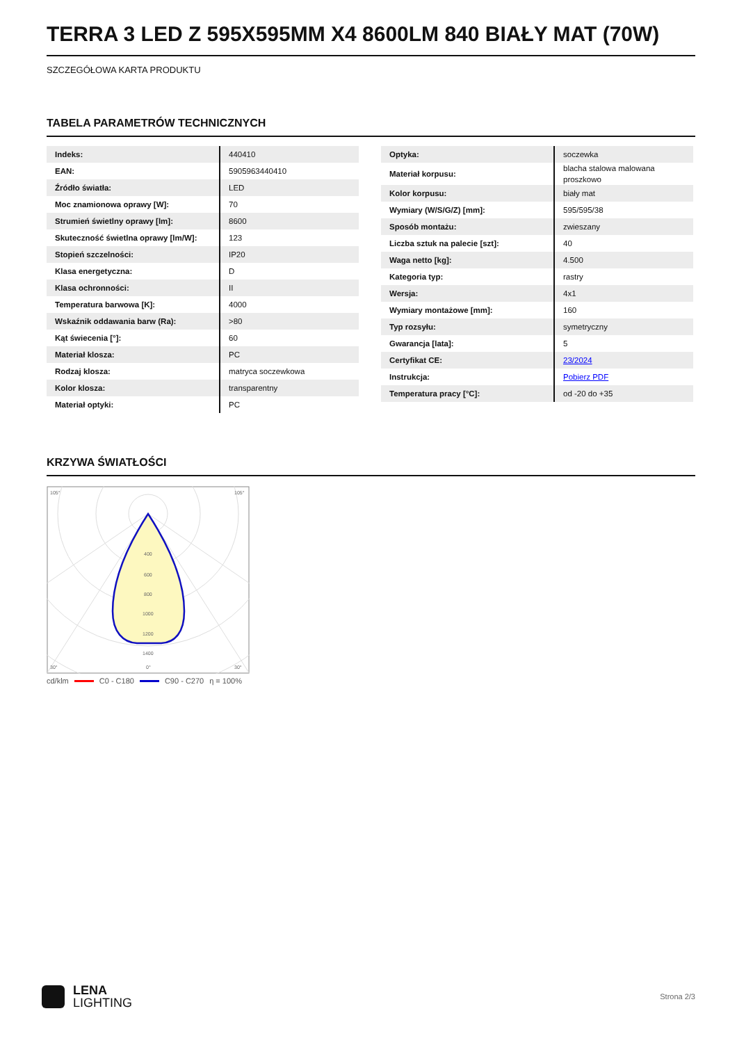TERRA 3 LED Z 595X595MM X4 8600LM 840 BIAŁY MAT (70W)
SZCZEGÓŁOWA KARTA PRODUKTU
TABELA PARAMETRÓW TECHNICZNYCH
| Indeks: | 440410 |
| EAN: | 5905963440410 |
| Źródło światła: | LED |
| Moc znamionowa oprawy [W]: | 70 |
| Strumień świetlny oprawy [lm]: | 8600 |
| Skuteczność świetlna oprawy [lm/W]: | 123 |
| Stopień szczelności: | IP20 |
| Klasa energetyczna: | D |
| Klasa ochronności: | II |
| Temperatura barwowa [K]: | 4000 |
| Wskaźnik oddawania barw (Ra): | >80 |
| Kąt świecenia [°]: | 60 |
| Materiał klosza: | PC |
| Rodzaj klosza: | matryca soczewkowa |
| Kolor klosza: | transparentny |
| Materiał optyki: | PC |
| Optyka: | soczewka |
| Materiał korpusu: | blacha stalowa malowana proszkowo |
| Kolor korpusu: | biały mat |
| Wymiary (W/S/G/Z) [mm]: | 595/595/38 |
| Sposób montażu: | zwieszany |
| Liczba sztuk na palecie [szt]: | 40 |
| Waga netto [kg]: | 4.500 |
| Kategoria typ: | rastry |
| Wersja: | 4x1 |
| Wymiary montażowe [mm]: | 160 |
| Typ rozsyłu: | symetryczny |
| Gwarancja [lata]: | 5 |
| Certyfikat CE: | 23/2024 |
| Instrukcja: | Pobierz PDF |
| Temperatura pracy [°C]: | od -20 do +35 |
KRZYWA ŚWIATŁOŚCI
105°
105°
400
600
800
1000
1200
1400
30°
0°
30°
cd/klm C0 - C180 C90 - C270 η = 100%
LENA
LIGHTING
Strona 2/3